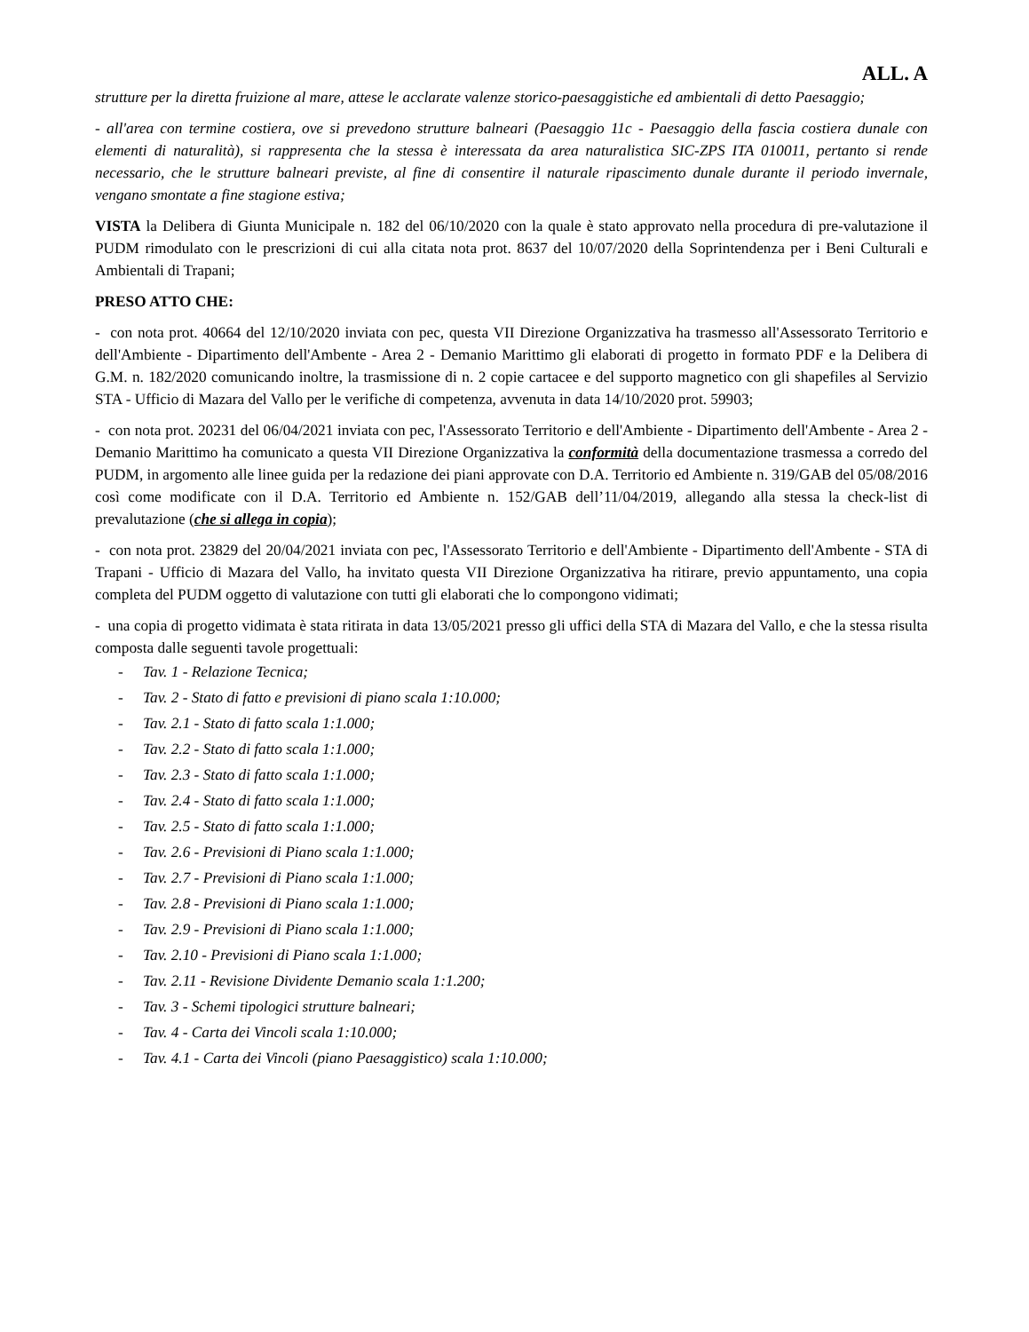ALL. A
strutture per la diretta fruizione al mare, attese le acclarate valenze storico-paesaggistiche ed ambientali di detto Paesaggio;
- all'area con termine costiera, ove si prevedono strutture balneari (Paesaggio 11c - Paesaggio della fascia costiera dunale con elementi di naturalità), si rappresenta che la stessa è interessata da area naturalistica SIC-ZPS ITA 010011, pertanto si rende necessario, che le strutture balneari previste, al fine di consentire il naturale ripascimento dunale durante il periodo invernale, vengano smontate a fine stagione estiva;
VISTA la Delibera di Giunta Municipale n. 182 del 06/10/2020 con la quale è stato approvato nella procedura di pre-valutazione il PUDM rimodulato con le prescrizioni di cui alla citata nota prot. 8637 del 10/07/2020 della Soprintendenza per i Beni Culturali e Ambientali di Trapani;
PRESO ATTO CHE:
- con nota prot. 40664 del 12/10/2020 inviata con pec, questa VII Direzione Organizzativa ha trasmesso all'Assessorato Territorio e dell'Ambiente - Dipartimento dell'Ambente - Area 2 - Demanio Marittimo gli elaborati di progetto in formato PDF e la Delibera di G.M. n. 182/2020 comunicando inoltre, la trasmissione di n. 2 copie cartacee e del supporto magnetico con gli shapefiles al Servizio STA - Ufficio di Mazara del Vallo per le verifiche di competenza, avvenuta in data 14/10/2020 prot. 59903;
- con nota prot. 20231 del 06/04/2021 inviata con pec, l'Assessorato Territorio e dell'Ambiente - Dipartimento dell'Ambente - Area 2 - Demanio Marittimo ha comunicato a questa VII Direzione Organizzativa la conformità della documentazione trasmessa a corredo del PUDM, in argomento alle linee guida per la redazione dei piani approvate con D.A. Territorio ed Ambiente n. 319/GAB del 05/08/2016 così come modificate con il D.A. Territorio ed Ambiente n. 152/GAB dell’11/04/2019, allegando alla stessa la check-list di prevalutazione (che si allega in copia);
- con nota prot. 23829 del 20/04/2021 inviata con pec, l'Assessorato Territorio e dell'Ambiente - Dipartimento dell'Ambente - STA di Trapani - Ufficio di Mazara del Vallo, ha invitato questa VII Direzione Organizzativa ha ritirare, previo appuntamento, una copia completa del PUDM oggetto di valutazione con tutti gli elaborati che lo compongono vidimati;
- una copia di progetto vidimata è stata ritirata in data 13/05/2021 presso gli uffici della STA di Mazara del Vallo, e che la stessa risulta composta dalle seguenti tavole progettuali:
- Tav. 1 - Relazione Tecnica;
- Tav. 2 - Stato di fatto e previsioni di piano scala 1:10.000;
- Tav. 2.1 - Stato di fatto scala 1:1.000;
- Tav. 2.2 - Stato di fatto scala 1:1.000;
- Tav. 2.3 - Stato di fatto scala 1:1.000;
- Tav. 2.4 - Stato di fatto scala 1:1.000;
- Tav. 2.5 - Stato di fatto scala 1:1.000;
- Tav. 2.6 - Previsioni di Piano scala 1:1.000;
- Tav. 2.7 - Previsioni di Piano scala 1:1.000;
- Tav. 2.8 - Previsioni di Piano scala 1:1.000;
- Tav. 2.9 - Previsioni di Piano scala 1:1.000;
- Tav. 2.10 - Previsioni di Piano scala 1:1.000;
- Tav. 2.11 - Revisione Dividente Demanio scala 1:1.200;
- Tav. 3 - Schemi tipologici strutture balneari;
- Tav. 4 - Carta dei Vincoli scala 1:10.000;
- Tav. 4.1 - Carta dei Vincoli (piano Paesaggistico) scala 1:10.000;